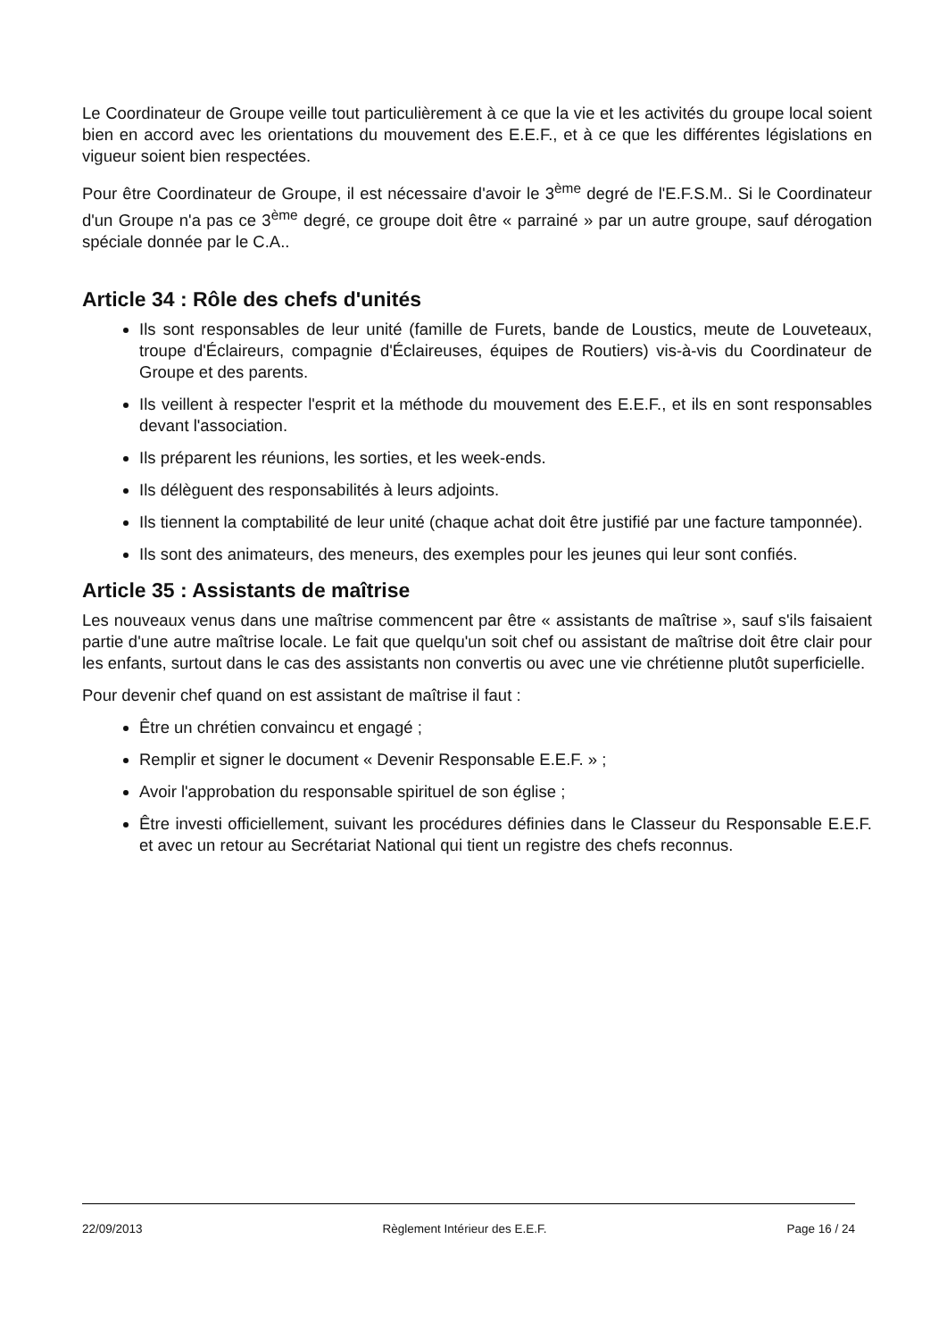Le Coordinateur de Groupe veille tout particulièrement à ce que la vie et les activités du groupe local soient bien en accord avec les orientations du mouvement des E.E.F., et à ce que les différentes législations en vigueur soient bien respectées.
Pour être Coordinateur de Groupe, il est nécessaire d'avoir le 3<sup>ème</sup> degré de l'E.F.S.M.. Si le Coordinateur d'un Groupe n'a pas ce 3<sup>ème</sup> degré, ce groupe doit être « parrainé » par un autre groupe, sauf dérogation spéciale donnée par le C.A..
Article 34 : Rôle des chefs d'unités
Ils sont responsables de leur unité (famille de Furets, bande de Loustics, meute de Louveteaux, troupe d'Éclaireurs, compagnie d'Éclaireuses, équipes de Routiers) vis-à-vis du Coordinateur de Groupe et des parents.
Ils veillent à respecter l'esprit et la méthode du mouvement des E.E.F., et ils en sont responsables devant l'association.
Ils préparent les réunions, les sorties, et les week-ends.
Ils délèguent des responsabilités à leurs adjoints.
Ils tiennent la comptabilité de leur unité (chaque achat doit être justifié par une facture tamponnée).
Ils sont des animateurs, des meneurs, des exemples pour les jeunes qui leur sont confiés.
Article 35 : Assistants de maîtrise
Les nouveaux venus dans une maîtrise commencent par être « assistants de maîtrise », sauf s'ils faisaient partie d'une autre maîtrise locale. Le fait que quelqu'un soit chef ou assistant de maîtrise doit être clair pour les enfants, surtout dans le cas des assistants non convertis ou avec une vie chrétienne plutôt superficielle.
Pour devenir chef quand on est assistant de maîtrise il faut :
Être un chrétien convaincu et engagé ;
Remplir et signer le document « Devenir Responsable E.E.F. » ;
Avoir l'approbation du responsable spirituel de son église ;
Être investi officiellement, suivant les procédures définies dans le Classeur du Responsable E.E.F. et avec un retour au Secrétariat National qui tient un registre des chefs reconnus.
22/09/2013 Règlement Intérieur des E.E.F. Page 16 / 24